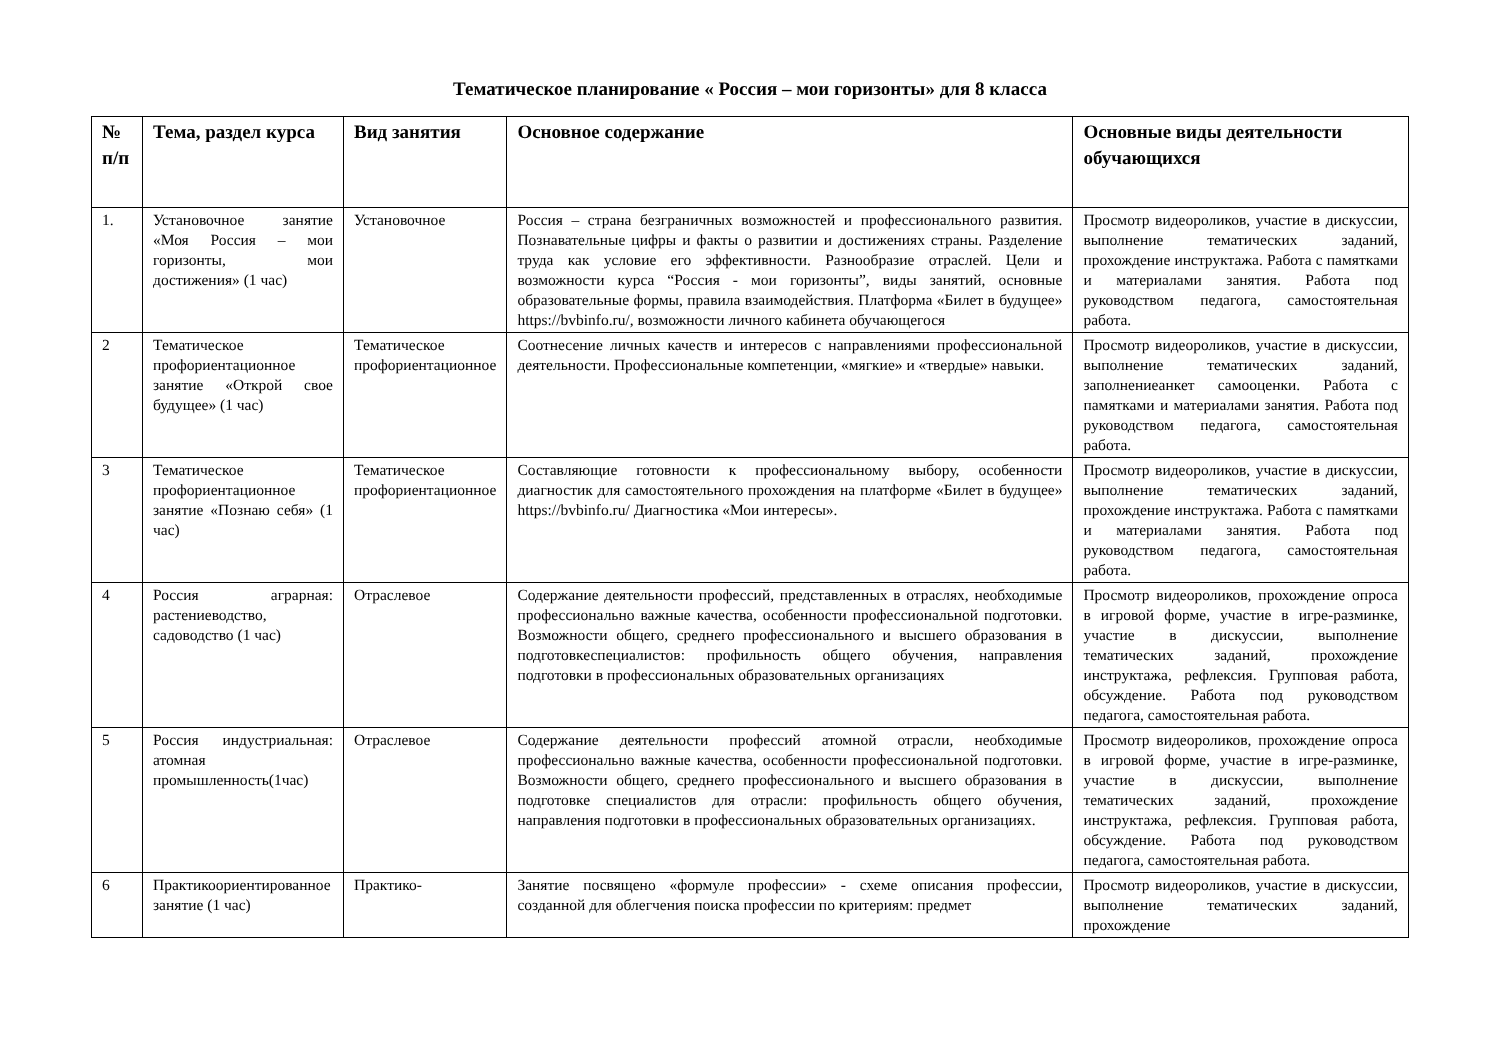Тематическое планирование « Россия – мои горизонты» для 8 класса
| № п/п | Тема, раздел курса | Вид занятия | Основное содержание | Основные виды деятельности обучающихся |
| --- | --- | --- | --- | --- |
| 1. | Установочное занятие «Моя Россия – мои горизонты, мои достижения» (1 час) | Установочное | Россия – страна безграничных возможностей и профессионального развития. Познавательные цифры и факты о развитии и достижениях страны. Разделение труда как условие его эффективности. Разнообразие отраслей. Цели и возможности курса “Россия - мои горизонты”, виды занятий, основные образовательные формы, правила взаимодействия. Платформа «Билет в будущее» https://bvbinfo.ru/, возможности личного кабинета обучающегося | Просмотр видеороликов, участие в дискуссии, выполнение тематических заданий, прохождение инструктажа. Работа с памятками и материалами занятия. Работа под руководством педагога, самостоятельная работа. |
| 2 | Тематическое профориентационное занятие «Открой свое будущее» (1 час) | Тематическое профориентационное | Соотнесение личных качеств и интересов с направлениями профессиональной деятельности. Профессиональные компетенции, «мягкие» и «твердые» навыки. | Просмотр видеороликов, участие в дискуссии, выполнение тематических заданий, заполнениеанкет самооценки. Работа с памятками и материалами занятия. Работа под руководством педагога, самостоятельная работа. |
| 3 | Тематическое профориентационное занятие «Познаю себя» (1 час) | Тематическое профориентационное | Составляющие готовности к профессиональному выбору, особенности диагностик для самостоятельного прохождения на платформе «Билет в будущее» https://bvbinfo.ru/ Диагностика «Мои интересы». | Просмотр видеороликов, участие в дискуссии, выполнение тематических заданий, прохождение инструктажа. Работа с памятками и материалами занятия. Работа под руководством педагога, самостоятельная работа. |
| 4 | Россия аграрная: растениеводство, садоводство (1 час) | Отраслевое | Содержание деятельности профессий, представленных в отраслях, необходимые профессионально важные качества, особенности профессиональной подготовки. Возможности общего, среднего профессионального и высшего образования в подготовкеспециалистов: профильность общего обучения, направления подготовки в профессиональных образовательных организациях | Просмотр видеороликов, прохождение опроса в игровой форме, участие в игре-разминке, участие в дискуссии, выполнение тематических заданий, прохождение инструктажа, рефлексия. Групповая работа, обсуждение. Работа под руководством педагога, самостоятельная работа. |
| 5 | Россия индустриальная: атомная промышленность(1час) | Отраслевое | Содержание деятельности профессий атомной отрасли, необходимые профессионально важные качества, особенности профессиональной подготовки. Возможности общего, среднего профессионального и высшего образования в подготовке специалистов для отрасли: профильность общего обучения, направления подготовки в профессиональных образовательных организациях. | Просмотр видеороликов, прохождение опроса в игровой форме, участие в игре-разминке, участие в дискуссии, выполнение тематических заданий, прохождение инструктажа, рефлексия. Групповая работа, обсуждение. Работа под руководством педагога, самостоятельная работа. |
| 6 | Практикоориентированное занятие (1 час) | Практико- | Занятие посвящено «формуле профессии» - схеме описания профессии, созданной для облегчения поиска профессии по критериям: предмет | Просмотр видеороликов, участие в дискуссии, выполнение тематических заданий, прохождение |